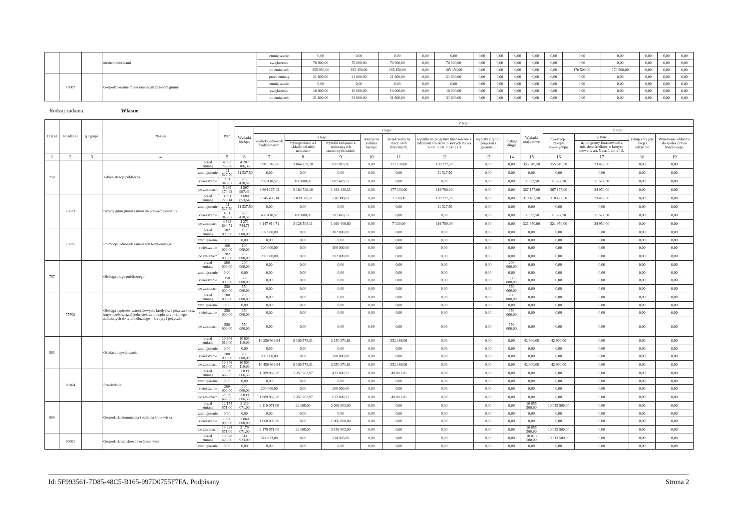| | | | nieruchomościami | zmniejszenie | 0,00 | 0,00 | 0,00 | 0,00 | 0,00 | 0,00 | 0,00 | 0,00 | 0,00 | 0,00 | 0,00 | 0,00 | 0,00 | 0,00 | 0,00 |
| | | | | zwiększenie | 70 000,00 | 70 000,00 | 70 000,00 | 0,00 | 70 000,00 | 0,00 | 0,00 | 0,00 | 0,00 | 0,00 | 0,00 | 0,00 | 0,00 | 0,00 | 0,00 |
| | | | | po zmianach | 355 950,00 | 185 450,00 | 185 450,00 | 0,00 | 185 450,00 | 0,00 | 0,00 | 0,00 | 0,00 | 0,00 | 170 500,00 | 170 500,00 | 0,00 | 0,00 | 0,00 |
| | 70007 | | Gospodarowanie mieszkaniowym zasobem gminy | przed zmianą | 21 600,00 | 21 600,00 | 21 600,00 | 0,00 | 21 600,00 | 0,00 | 0,00 | 0,00 | 0,00 | 0,00 | 0,00 | 0,00 | 0,00 | 0,00 | 0,00 |
| | | | | zmniejszenie | 0,00 | 0,00 | 0,00 | 0,00 | 0,00 | 0,00 | 0,00 | 0,00 | 0,00 | 0,00 | 0,00 | 0,00 | 0,00 | 0,00 | 0,00 |
| | | | | zwiększenie | 10 000,00 | 10 000,00 | 10 000,00 | 0,00 | 10 000,00 | 0,00 | 0,00 | 0,00 | 0,00 | 0,00 | 0,00 | 0,00 | 0,00 | 0,00 | 0,00 |
| | | | | po zmianach | 31 600,00 | 31 600,00 | 31 600,00 | 0,00 | 31 600,00 | 0,00 | 0,00 | 0,00 | 0,00 | 0,00 | 0,00 | 0,00 | 0,00 | 0,00 | 0,00 |
Rodzaj zadania: Własne
| D zi ał | Rozdzi ał | § / grupa | Nazwa | | Plan | Z tego: | | | | | | | | | | | | | |
| --- | --- | --- | --- | --- | --- | --- | --- | --- | --- | --- | --- | --- | --- | --- | --- | --- | --- | --- | --- |
| | | | | | | Wydatki bieżące | z tego: | | | | | | | | Wydatki majątkowe | z tego: | | | |
| | | | | | | | wydatki jednostek budżetowych | z tego: | | dotacje na zadania bieżące | świadczenia na rzecz osób fizycznych; | wydatki na programy finansowane z udziałem środków, o których mowa w art. 5 ust. 1 pkt 2 i 3 | wypłaty z tytułu poręczeń i gwarancji | obsługa długu | | inwestycje i zakupy inwestycyjne | w tym: | zakup i objęcie akcji i udziałów | Wniesienie wkładów do spółek prawa handlowego |
| | | | | | | | | wynagrodzeni a i składki od nich naliczane | wydatki związane z realizacją ich statutowych zadań; | | | | | | | | na programy finansowane z udziałem środków, o których mowa w art. 5 ust. 1 pkt 2 i 3, | | |
| 1 | 2 | 3 | 4 | | 5 | 6 | 7 | 8 | 9 | 10 | 11 | 12 | 13 | 14 | 15 | 16 | 17 | 18 | 19 |
| 750 | | | Administracja publiczna | przed zmianą | 4 562 755,86 | 4 207 106,36 | 3 901 748,86 | 3 064 729,10 | 837 019,76 | 0,00 | 177 130,00 | 128 227,50 | 0,00 | 0,00 | 355 649,50 | 355 649,50 | 23 422,50 | 0,00 | 0,00 |
| | | | | zmniejszenie | -11 527,50 | -11 527,50 | 0,00 | 0,00 | 0,00 | 0,00 | 0,00 | -11 527,50 | 0,00 | 0,00 | 0,00 | 0,00 | 0,00 | 0,00 | 0,00 |
| | | | | zwiększenie | 713 946,07 | 702 418,57 | 702 418,57 | 100 000,00 | 602 418,57 | 0,00 | 0,00 | 0,00 | 0,00 | 0,00 | 11 527,50 | 11 527,50 | 11 527,50 | 0,00 | 0,00 |
| | | | | po zmianach | 5 265 174,43 | 4 897 997,43 | 4 604 167,43 | 3 164 729,10 | 1 439 438,33 | 0,00 | 177 130,00 | 116 700,00 | 0,00 | 0,00 | 367 177,00 | 367 177,00 | 34 950,00 | 0,00 | 0,00 |
| | 75023 | | Urzędy gmin (miast i miast na prawach powiatu) | przed zmianą | 3 991 276,14 | 3 680 853,64 | 3 545 496,14 | 3 028 508,11 | 516 988,03 | 0,00 | 7 130,00 | 128 227,50 | 0,00 | 0,00 | 310 422,50 | 310 422,50 | 23 422,50 | 0,00 | 0,00 |
| | | | | zmniejszenie | -11 527,50 | -11 527,50 | 0,00 | 0,00 | 0,00 | 0,00 | 0,00 | -11 527,50 | 0,00 | 0,00 | 0,00 | 0,00 | 0,00 | 0,00 | 0,00 |
| | | | | zwiększenie | 613 946,07 | 602 418,57 | 602 418,57 | 100 000,00 | 502 418,57 | 0,00 | 0,00 | 0,00 | 0,00 | 0,00 | 11 527,50 | 11 527,50 | 11 527,50 | 0,00 | 0,00 |
| | | | | po zmianach | 4 593 694,71 | 4 271 744,71 | 4 147 914,71 | 3 128 508,11 | 1 019 406,60 | 0,00 | 7 130,00 | 116 700,00 | 0,00 | 0,00 | 321 950,00 | 321 950,00 | 34 950,00 | 0,00 | 0,00 |
| | 75075 | | Promocja jednostek samorządu terytorialnego | przed zmianą | 102 000,00 | 102 000,00 | 102 000,00 | 0,00 | 102 000,00 | 0,00 | 0,00 | 0,00 | 0,00 | 0,00 | 0,00 | 0,00 | 0,00 | 0,00 | 0,00 |
| | | | | zmniejszenie | 0,00 | 0,00 | 0,00 | 0,00 | 0,00 | 0,00 | 0,00 | 0,00 | 0,00 | 0,00 | 0,00 | 0,00 | 0,00 | 0,00 | 0,00 |
| | | | | zwiększenie | 100 000,00 | 100 000,00 | 100 000,00 | 0,00 | 100 000,00 | 0,00 | 0,00 | 0,00 | 0,00 | 0,00 | 0,00 | 0,00 | 0,00 | 0,00 | 0,00 |
| | | | | po zmianach | 202 000,00 | 202 000,00 | 202 000,00 | 0,00 | 202 000,00 | 0,00 | 0,00 | 0,00 | 0,00 | 0,00 | 0,00 | 0,00 | 0,00 | 0,00 | 0,00 |
| 757 | | | Obsługa długu publicznego | przed zmianą | 200 000,00 | 200 000,00 | 0,00 | 0,00 | 0,00 | 0,00 | 0,00 | 0,00 | 0,00 | 200 000,00 | 0,00 | 0,00 | 0,00 | 0,00 | 0,00 |
| | | | | zmniejszenie | 0,00 | 0,00 | 0,00 | 0,00 | 0,00 | 0,00 | 0,00 | 0,00 | 0,00 | 0,00 | 0,00 | 0,00 | 0,00 | 0,00 | 0,00 |
| | | | | zwiększenie | 350 000,00 | 350 000,00 | 0,00 | 0,00 | 0,00 | 0,00 | 0,00 | 0,00 | 0,00 | 350 000,00 | 0,00 | 0,00 | 0,00 | 0,00 | 0,00 |
| | | | | po zmianach | 550 000,00 | 550 000,00 | 0,00 | 0,00 | 0,00 | 0,00 | 0,00 | 0,00 | 0,00 | 550 000,00 | 0,00 | 0,00 | 0,00 | 0,00 | 0,00 |
| | 75702 | | Obsługa papierów wartościowych, kredytów i pożyczek oraz innych zobowiązań jednostek samorządu terytorialnego zaliczanych do tytułu dłużnego – kredyty i pożyczki | przed zmianą | 200 000,00 | 200 000,00 | 0,00 | 0,00 | 0,00 | 0,00 | 0,00 | 0,00 | 0,00 | 200 000,00 | 0,00 | 0,00 | 0,00 | 0,00 | 0,00 |
| | | | | zmniejszenie | 0,00 | 0,00 | 0,00 | 0,00 | 0,00 | 0,00 | 0,00 | 0,00 | 0,00 | 0,00 | 0,00 | 0,00 | 0,00 | 0,00 | 0,00 |
| | | | | zwiększenie | 350 000,00 | 350 000,00 | 0,00 | 0,00 | 0,00 | 0,00 | 0,00 | 0,00 | 0,00 | 350 000,00 | 0,00 | 0,00 | 0,00 | 0,00 | 0,00 |
| | | | | po zmianach | 550 000,00 | 550 000,00 | 0,00 | 0,00 | 0,00 | 0,00 | 0,00 | 0,00 | 0,00 | 550 000,00 | 0,00 | 0,00 | 0,00 | 0,00 | 0,00 |
| 801 | | | Oświata i wychowanie | przed zmianą | 10 646 019,00 | 10 603 119,00 | 10 250 949,94 | 8 100 578,31 | 2 150 371,63 | 0,00 | 352 169,06 | 0,00 | 0,00 | 0,00 | 42 900,00 | 42 900,00 | 0,00 | 0,00 | 0,00 |
| | | | | zmniejszenie | 0,00 | 0,00 | 0,00 | 0,00 | 0,00 | 0,00 | 0,00 | 0,00 | 0,00 | 0,00 | 0,00 | 0,00 | 0,00 | 0,00 | 0,00 |
| | | | | zwiększenie | 200 000,00 | 200 000,00 | 200 000,00 | 0,00 | 200 000,00 | 0,00 | 0,00 | 0,00 | 0,00 | 0,00 | 0,00 | 0,00 | 0,00 | 0,00 | 0,00 |
| | | | | po zmianach | 10 846 019,00 | 10 803 119,00 | 10 450 949,94 | 8 100 578,31 | 2 350 371,63 | 0,00 | 352 169,06 | 0,00 | 0,00 | 0,00 | 42 900,00 | 42 900,00 | 0,00 | 0,00 | 0,00 |
| | 80104 | | Przedszkola | przed zmianą | 1 839 666,55 | 1 839 666,55 | 1 789 863,29 | 1 357 262,97 | 432 600,32 | 0,00 | 49 803,26 | 0,00 | 0,00 | 0,00 | 0,00 | 0,00 | 0,00 | 0,00 | 0,00 |
| | | | | zmniejszenie | 0,00 | 0,00 | 0,00 | 0,00 | 0,00 | 0,00 | 0,00 | 0,00 | 0,00 | 0,00 | 0,00 | 0,00 | 0,00 | 0,00 | 0,00 |
| | | | | zwiększenie | 200 000,00 | 200 000,00 | 200 000,00 | 0,00 | 200 000,00 | 0,00 | 0,00 | 0,00 | 0,00 | 0,00 | 0,00 | 0,00 | 0,00 | 0,00 | 0,00 |
| | | | | po zmianach | 2 039 666,55 | 2 039 666,55 | 1 989 863,29 | 1 357 262,97 | 632 600,32 | 0,00 | 49 803,26 | 0,00 | 0,00 | 0,00 | 0,00 | 0,00 | 0,00 | 0,00 | 0,00 |
| 900 | | | Gospodarka komunalna i ochrona środowiska | przed zmianą | 12 174 571,00 | 2 119 071,00 | 2 119 071,00 | 22 168,00 | 2 096 903,00 | 0,00 | 0,00 | 0,00 | 0,00 | 0,00 | 10 055 500,00 | 10 055 500,00 | 0,00 | 0,00 | 0,00 |
| | | | | zmniejszenie | 0,00 | 0,00 | 0,00 | 0,00 | 0,00 | 0,00 | 0,00 | 0,00 | 0,00 | 0,00 | 0,00 | 0,00 | 0,00 | 0,00 | 0,00 |
| | | | | zwiększenie | 1 060 000,00 | 1 060 000,00 | 1 060 000,00 | 0,00 | 1 060 000,00 | 0,00 | 0,00 | 0,00 | 0,00 | 0,00 | 0,00 | 0,00 | 0,00 | 0,00 | 0,00 |
| | | | | po zmianach | 13 234 571,00 | 3 179 071,00 | 3 179 071,00 | 22 168,00 | 3 156 903,00 | 0,00 | 0,00 | 0,00 | 0,00 | 0,00 | 10 055 500,00 | 10 055 500,00 | 0,00 | 0,00 | 0,00 |
| | 90001 | | Gospodarka ściekowa i ochrona wód | przed zmianą | 10 528 423,00 | 514 923,00 | 514 923,00 | 0,00 | 514 923,00 | 0,00 | 0,00 | 0,00 | 0,00 | 0,00 | 10 013 500,00 | 10 013 500,00 | 0,00 | 0,00 | 0,00 |
| | | | | zmniejszenie | 0,00 | 0,00 | 0,00 | 0,00 | 0,00 | 0,00 | 0,00 | 0,00 | 0,00 | 0,00 | 0,00 | 0,00 | 0,00 | 0,00 | 0,00 |
Id: 5F993561-7D85-48C5-B165-997D0755F7FA. Podpisany Strona 2